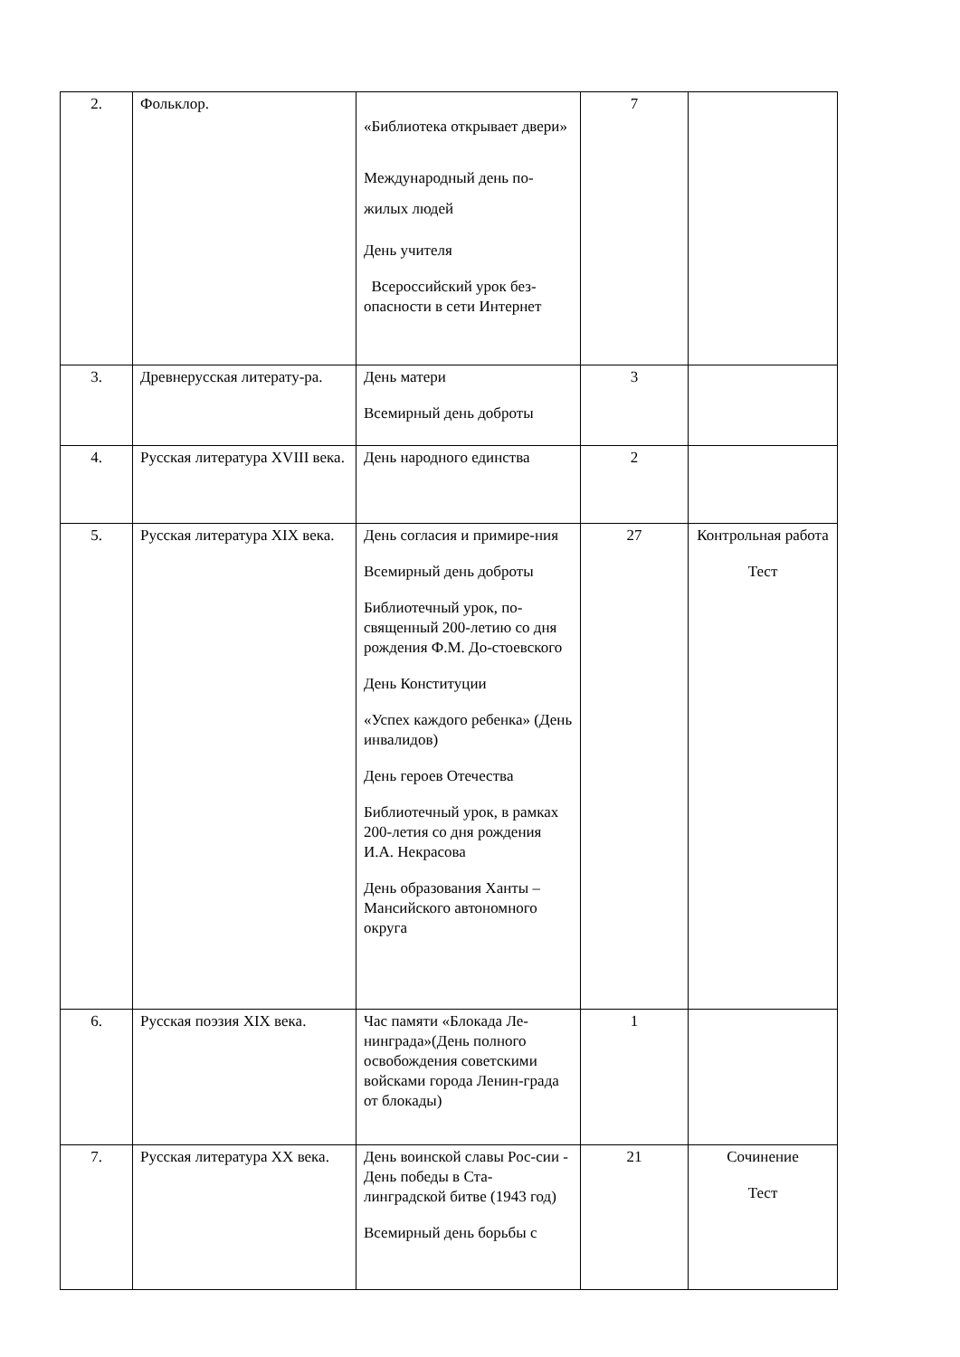| 2. | Фольклор. | «Библиотека открывает двери» Международный день по-жилых людей День учителя Всероссийский урок без-опасности в сети Интернет | 7 | |
| 3. | Древнерусская литерату-ра. | День матери Всемирный день доброты | 3 | |
| 4. | Русская литература XVIII века. | День народного единства | 2 | |
| 5. | Русская литература XIX века. | День согласия и примире-ния Всемирный день доброты Библиотечный урок, по-священный 200-летию со дня рождения Ф.М. До-стоевского День Конституции «Успех каждого ребенка» (День инвалидов) День героев Отечества Библиотечный урок, в рамках 200-летия со дня рождения И.А. Некрасова День образования Ханты – Мансийского автономного округа | 27 | Контрольная работа Тест |
| 6. | Русская поэзия XIX века. | Час памяти «Блокада Ле-нинграда»(День полного освобождения советскими войсками города Ленин-града от блокады) | 1 | |
| 7. | Русская литература XX века. | День воинской славы Рос-сии - День победы в Ста-линградской битве (1943 год) Всемирный день борьбы с | 21 | Сочинение Тест |